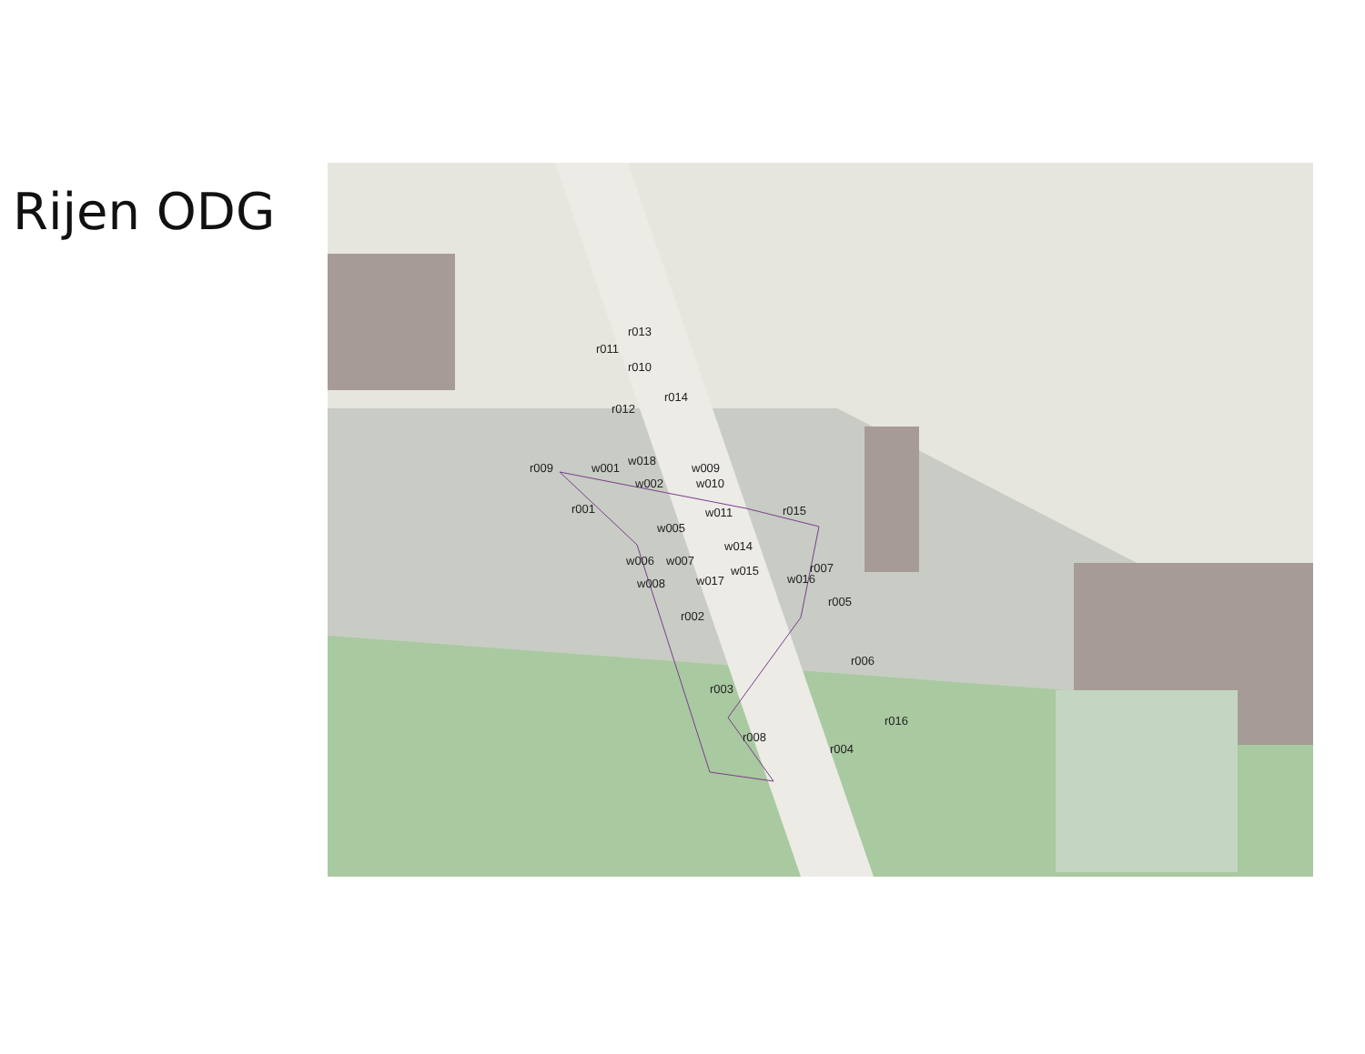Rijen ODG
r013
r011
r010
r014
r012
r009 w001
w018
w009
w002 w010
r001 w011 r015
w005
w014
w006 w007
w015
w016
r007
w008 w017
r005
r002
r006
r003
r016
r008
r004